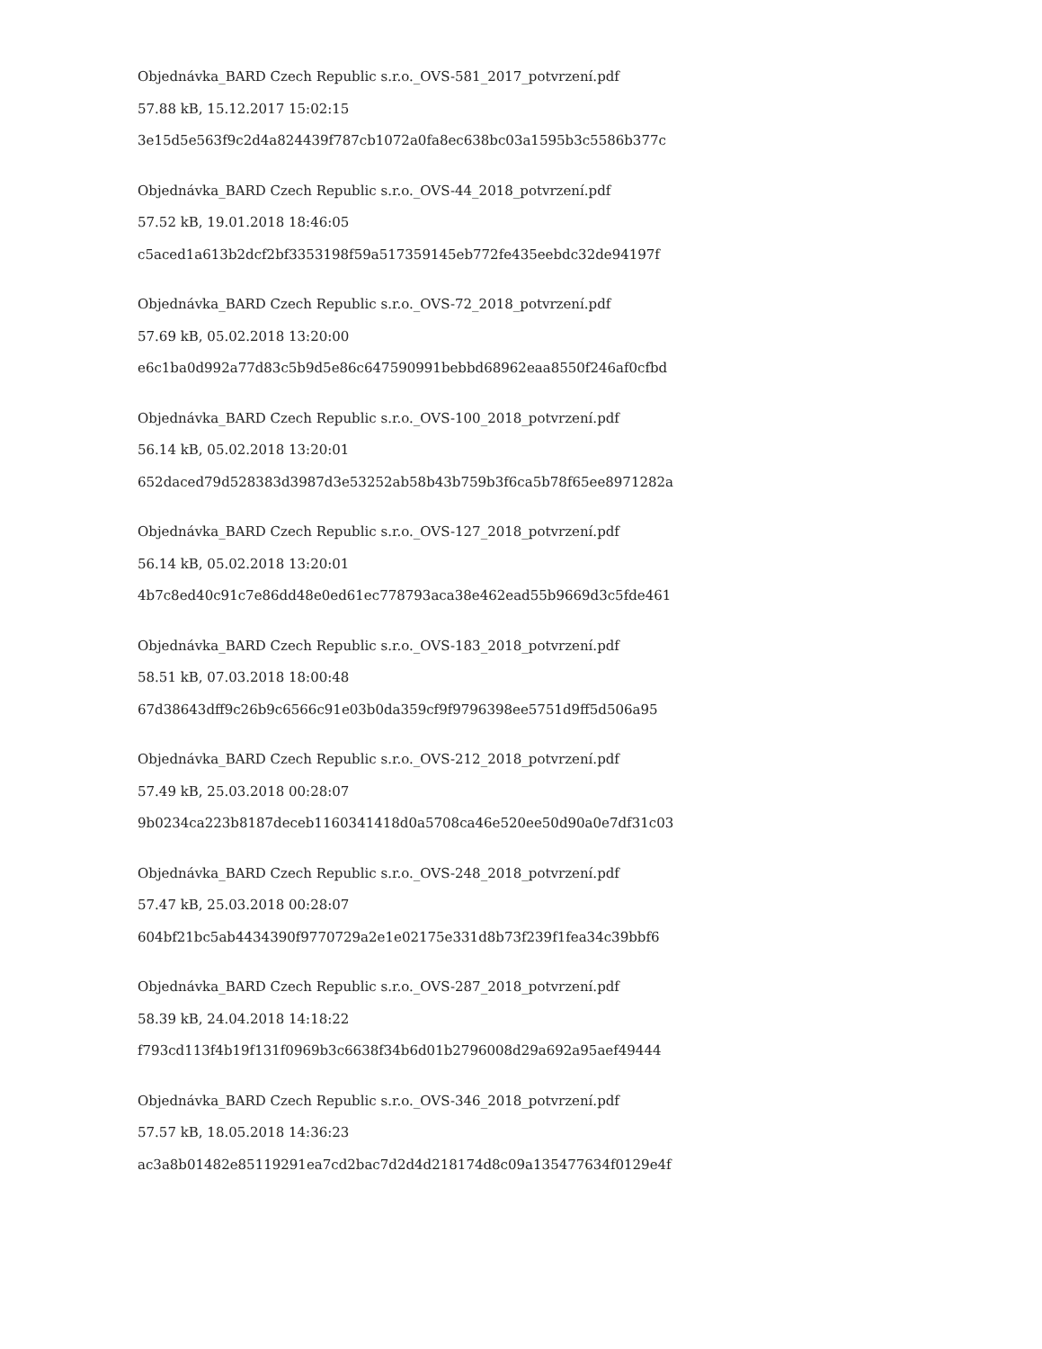Objednávka_BARD Czech Republic s.r.o._OVS-581_2017_potvrzení.pdf
57.88 kB, 15.12.2017 15:02:15
3e15d5e563f9c2d4a824439f787cb1072a0fa8ec638bc03a1595b3c5586b377c
Objednávka_BARD Czech Republic s.r.o._OVS-44_2018_potvrzení.pdf
57.52 kB, 19.01.2018 18:46:05
c5aced1a613b2dcf2bf3353198f59a517359145eb772fe435eebdc32de94197f
Objednávka_BARD Czech Republic s.r.o._OVS-72_2018_potvrzení.pdf
57.69 kB, 05.02.2018 13:20:00
e6c1ba0d992a77d83c5b9d5e86c647590991bebbd68962eaa8550f246af0cfbd
Objednávka_BARD Czech Republic s.r.o._OVS-100_2018_potvrzení.pdf
56.14 kB, 05.02.2018 13:20:01
652daced79d528383d3987d3e53252ab58b43b759b3f6ca5b78f65ee8971282a
Objednávka_BARD Czech Republic s.r.o._OVS-127_2018_potvrzení.pdf
56.14 kB, 05.02.2018 13:20:01
4b7c8ed40c91c7e86dd48e0ed61ec778793aca38e462ead55b9669d3c5fde461
Objednávka_BARD Czech Republic s.r.o._OVS-183_2018_potvrzení.pdf
58.51 kB, 07.03.2018 18:00:48
67d38643dff9c26b9c6566c91e03b0da359cf9f9796398ee5751d9ff5d506a95
Objednávka_BARD Czech Republic s.r.o._OVS-212_2018_potvrzení.pdf
57.49 kB, 25.03.2018 00:28:07
9b0234ca223b8187deceb1160341418d0a5708ca46e520ee50d90a0e7df31c03
Objednávka_BARD Czech Republic s.r.o._OVS-248_2018_potvrzení.pdf
57.47 kB, 25.03.2018 00:28:07
604bf21bc5ab4434390f9770729a2e1e02175e331d8b73f239f1fea34c39bbf6
Objednávka_BARD Czech Republic s.r.o._OVS-287_2018_potvrzení.pdf
58.39 kB, 24.04.2018 14:18:22
f793cd113f4b19f131f0969b3c6638f34b6d01b2796008d29a692a95aef49444
Objednávka_BARD Czech Republic s.r.o._OVS-346_2018_potvrzení.pdf
57.57 kB, 18.05.2018 14:36:23
ac3a8b01482e85119291ea7cd2bac7d2d4d218174d8c09a135477634f0129e4f